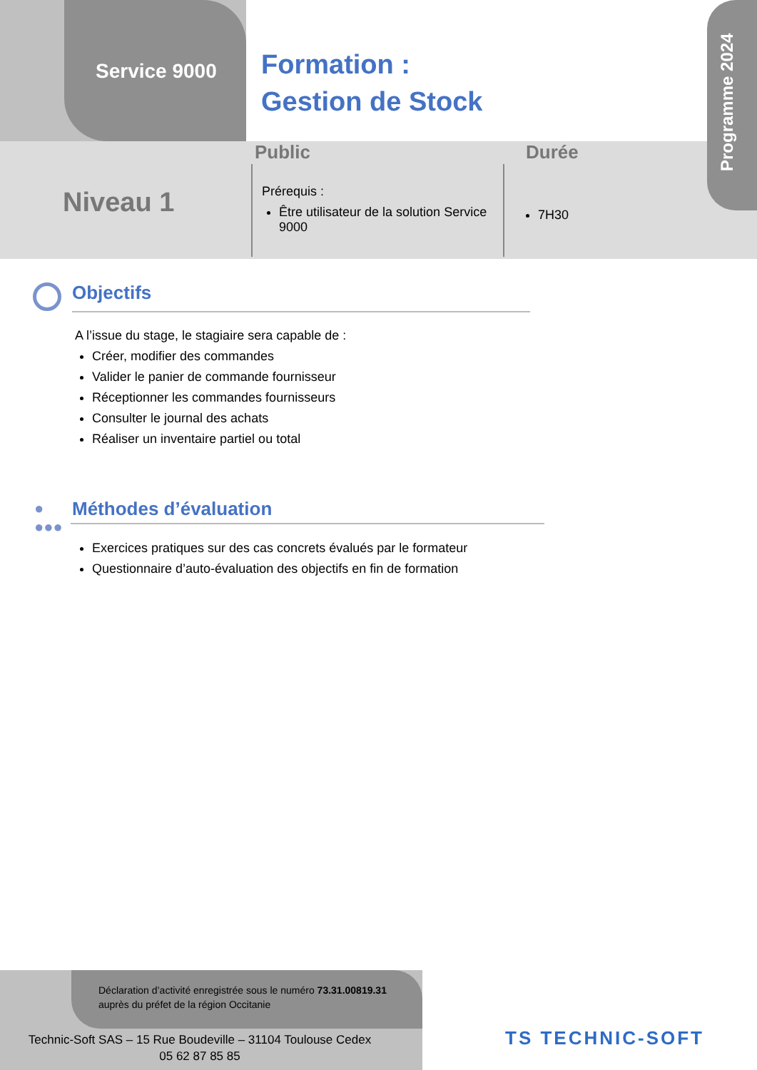Service 9000
Formation :
Gestion de Stock
Programme 2024
Public Durée
Niveau 1
Prérequis :
Être utilisateur de la solution Service 9000
7H30
Objectifs
A l’issue du stage, le stagiaire sera capable de :
Créer, modifier des commandes
Valider le panier de commande fournisseur
Réceptionner les commandes fournisseurs
Consulter le journal des achats
Réaliser un inventaire partiel ou total
●
●●●
Méthodes d’évaluation
Exercices pratiques sur des cas concrets évalués par le formateur
Questionnaire d’auto-évaluation des objectifs en fin de formation
Déclaration d’activité enregistrée sous le numéro 73.31.00819.31
auprès du préfet de la région Occitanie
Technic-Soft SAS – 15 Rue Boudeville – 31104 Toulouse Cedex
05 62 87 85 85
TS TECHNIC-SOFT